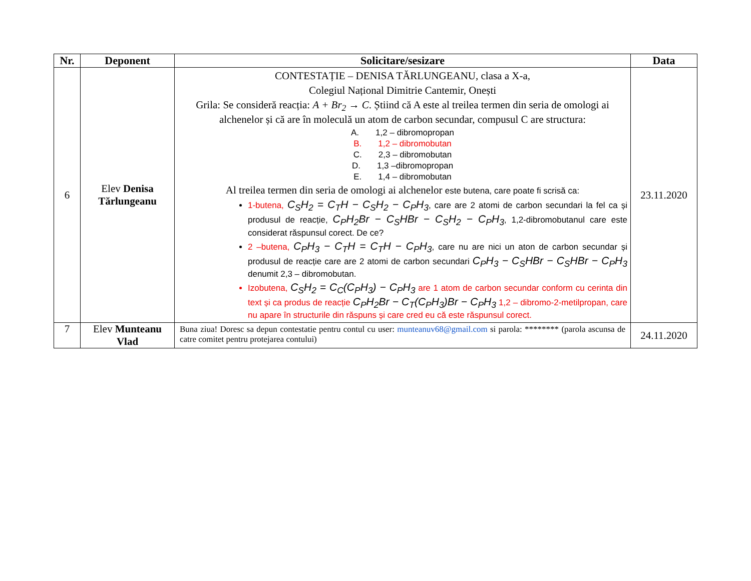| Nr. | Deponent | Solicitare/sesizare | Data |
| --- | --- | --- | --- |
| 6 | Elev Denisa Tărlungeanu | CONTESTAȚIE – DENISA TĂRLUNGEANU, clasa a X-a, Colegiul Național Dimitrie Cantemir, Onești Grila: Se consideră reacția: A + Br<sub>2</sub> → C . Știind că A este al treilea termen din seria de omologi ai alchenelor și că are în moleculă un atom de carbon secundar, compusul C are structura: A. 1,2 – dibromopropan B. 1,2 – dibromobutan C. 2,3 – dibromobutan D. 1,3 –dibromopropan E. 1,4 – dibromobutan Al treilea termen din seria de omologi ai alchenelor este butena, care poate fi scrisă ca: 1-butena, C<sub>S</sub>H<sub>2</sub> = C<sub>T</sub>H − C<sub>S</sub>H<sub>2</sub> − C<sub>P</sub>H<sub>3</sub> , care are 2 atomi de carbon secundari la fel ca și produsul de reacție, C<sub>P</sub>H<sub>2</sub>Br − C<sub>S</sub>HBr − C<sub>S</sub>H<sub>2</sub> − C<sub>P</sub>H<sub>3</sub> , 1,2-dibromobutanul care este considerat răspunsul corect. De ce? 2 –butena, C<sub>P</sub>H<sub>3</sub> − C<sub>T</sub>H = C<sub>T</sub>H − C<sub>P</sub>H<sub>3</sub> , care nu are nici un aton de carbon secundar și produsul de reacție care are 2 atomi de carbon secundari C<sub>P</sub>H<sub>3</sub> − C<sub>S</sub>HBr − C<sub>S</sub>HBr − C<sub>P</sub>H<sub>3</sub> denumit 2,3 – dibromobutan. Izobutena, C<sub>S</sub>H<sub>2</sub> = C<sub>C</sub>(C<sub>P</sub>H<sub>3</sub>) − C<sub>P</sub>H<sub>3</sub> are 1 atom de carbon secundar conform cu cerinta din text și ca produs de reacție C<sub>P</sub>H<sub>2</sub>Br − C<sub>T</sub>(C<sub>P</sub>H<sub>3</sub>)Br − C<sub>P</sub>H<sub>3</sub> 1,2 – dibromo-2-metilpropan, care nu apare în structurile din răspuns și care cred eu că este răspunsul corect. | 23.11.2020 |
| 7 | Elev Munteanu Vlad | Buna ziua! Doresc sa depun contestatie pentru contul cu user: munteanuv68@gmail.com si parola: ******** (parola ascunsa de catre comitet pentru protejarea contului) | 24.11.2020 |